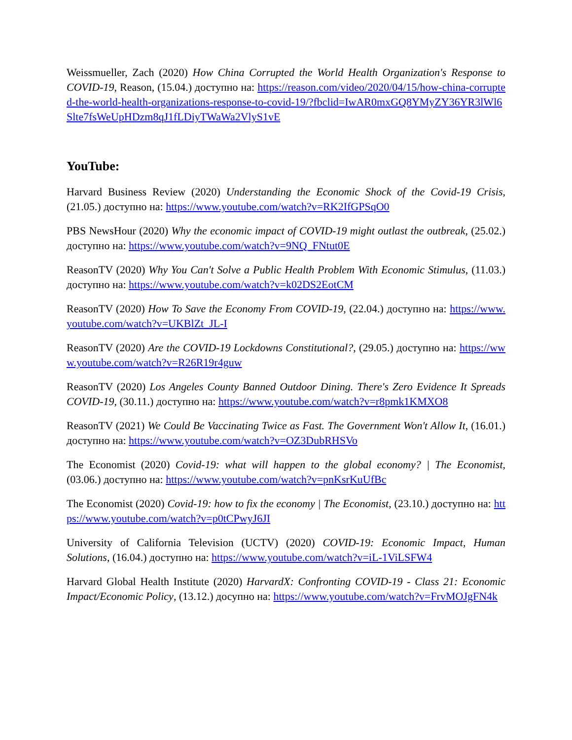Weissmueller, Zach (2020) How China Corrupted the World Health Organization's Response to COVID-19, Reason, (15.04.) доступно на: https://reason.com/video/2020/04/15/how-china-corrupted-the-world-health-organizations-response-to-covid-19/?fbclid=IwAR0mxGQ8YMyZY36YR3lWl6Slte7fsWeUpHDzm8qJ1fLDiyTWaWa2VlyS1vE
YouTube:
Harvard Business Review (2020) Understanding the Economic Shock of the Covid-19 Crisis, (21.05.) доступно на: https://www.youtube.com/watch?v=RK2IfGPSqO0
PBS NewsHour (2020) Why the economic impact of COVID-19 might outlast the outbreak, (25.02.) доступно на: https://www.youtube.com/watch?v=9NQ_FNtut0E
ReasonTV (2020) Why You Can't Solve a Public Health Problem With Economic Stimulus, (11.03.) доступно на: https://www.youtube.com/watch?v=k02DS2EotCM
ReasonTV (2020) How To Save the Economy From COVID-19, (22.04.) доступно на: https://www.youtube.com/watch?v=UKBlZt_JL-I
ReasonTV (2020) Are the COVID-19 Lockdowns Constitutional?, (29.05.) доступно на: https://www.youtube.com/watch?v=R26R19r4guw
ReasonTV (2020) Los Angeles County Banned Outdoor Dining. There's Zero Evidence It Spreads COVID-19, (30.11.) доступно на: https://www.youtube.com/watch?v=r8pmk1KMXO8
ReasonTV (2021) We Could Be Vaccinating Twice as Fast. The Government Won't Allow It, (16.01.) доступно на: https://www.youtube.com/watch?v=OZ3DubRHSVo
The Economist (2020) Covid-19: what will happen to the global economy? | The Economist, (03.06.) доступно на: https://www.youtube.com/watch?v=pnKsrKuUfBc
The Economist (2020) Covid-19: how to fix the economy | The Economist, (23.10.) доступно на: https://www.youtube.com/watch?v=p0tCPwyJ6JI
University of California Television (UCTV) (2020) COVID-19: Economic Impact, Human Solutions, (16.04.) доступно на: https://www.youtube.com/watch?v=iL-1ViLSFW4
Harvard Global Health Institute (2020) HarvardX: Confronting COVID-19 - Class 21: Economic Impact/Economic Policy, (13.12.) досупно на: https://www.youtube.com/watch?v=FrvMOJgFN4k